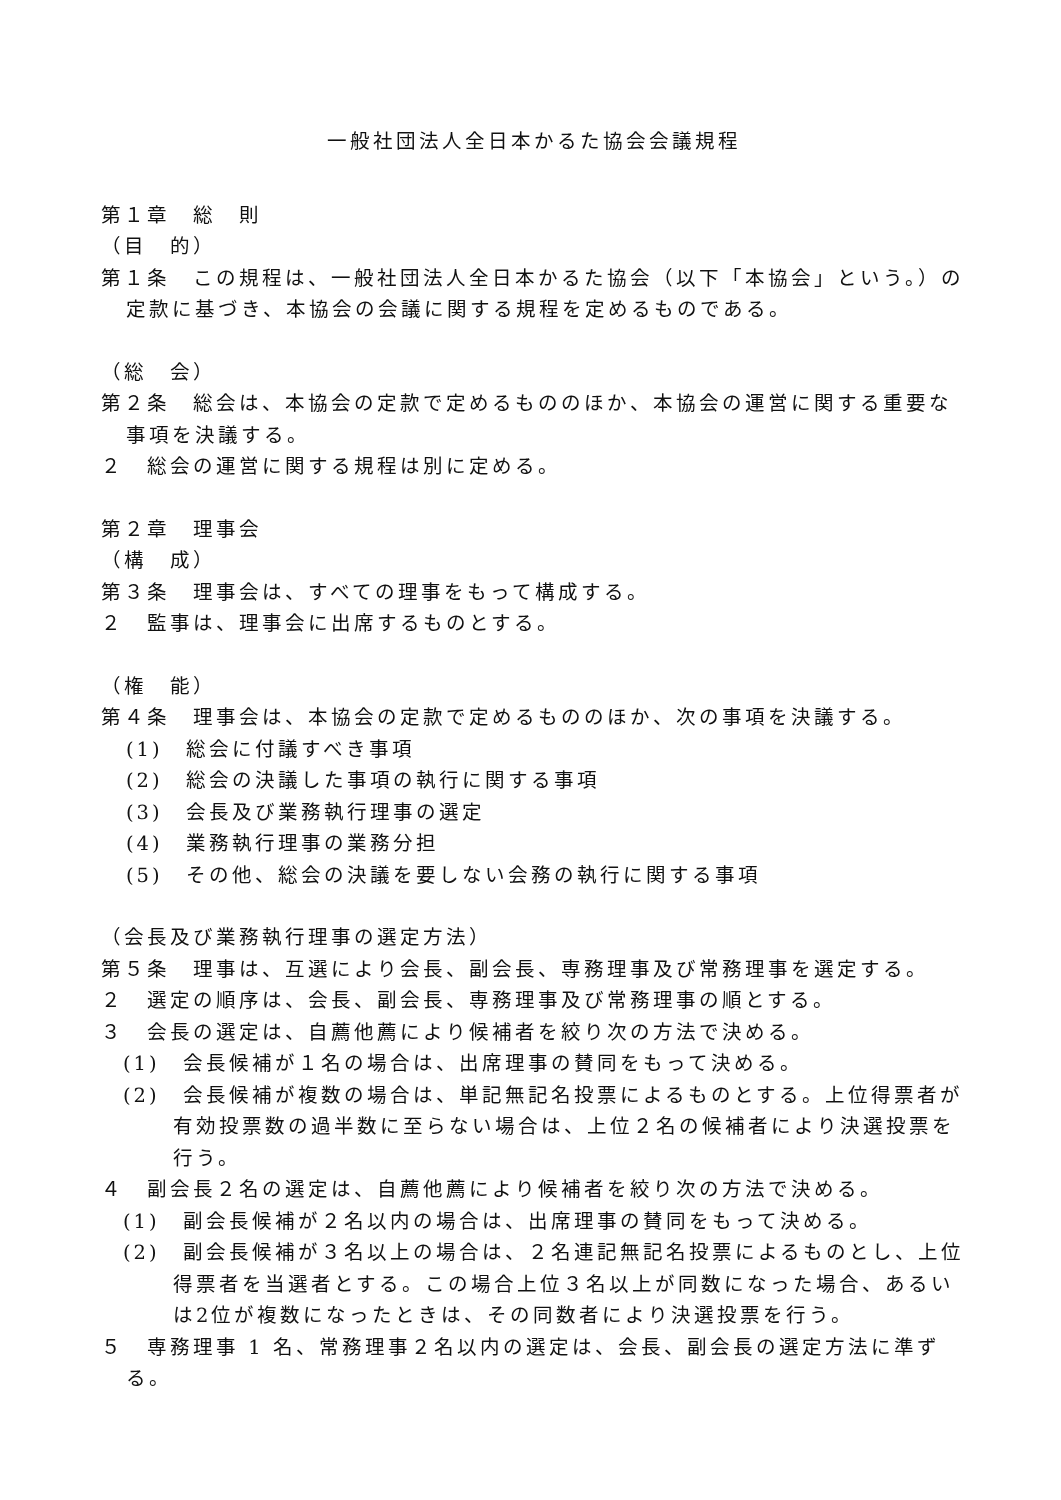一般社団法人全日本かるた協会会議規程
第１章　総　則
（目　的）
第１条　この規程は、一般社団法人全日本かるた協会（以下「本協会」という。）の定款に基づき、本協会の会議に関する規程を定めるものである。
（総　会）
第２条　総会は、本協会の定款で定めるもののほか、本協会の運営に関する重要な事項を決議する。
２　総会の運営に関する規程は別に定める。
第２章　理事会
（構　成）
第３条　理事会は、すべての理事をもって構成する。
２　監事は、理事会に出席するものとする。
（権　能）
第４条　理事会は、本協会の定款で定めるもののほか、次の事項を決議する。
(1)　総会に付議すべき事項
(2)　総会の決議した事項の執行に関する事項
(3)　会長及び業務執行理事の選定
(4)　業務執行理事の業務分担
(5)　その他、総会の決議を要しない会務の執行に関する事項
（会長及び業務執行理事の選定方法）
第５条　理事は、互選により会長、副会長、専務理事及び常務理事を選定する。
２　選定の順序は、会長、副会長、専務理事及び常務理事の順とする。
３　会長の選定は、自薦他薦により候補者を絞り次の方法で決める。
(1)　会長候補が１名の場合は、出席理事の賛同をもって決める。
(2)　会長候補が複数の場合は、単記無記名投票によるものとする。上位得票者が有効投票数の過半数に至らない場合は、上位２名の候補者により決選投票を行う。
４　副会長２名の選定は、自薦他薦により候補者を絞り次の方法で決める。
(1)　副会長候補が２名以内の場合は、出席理事の賛同をもって決める。
(2)　副会長候補が３名以上の場合は、２名連記無記名投票によるものとし、上位得票者を当選者とする。この場合上位３名以上が同数になった場合、あるいは2位が複数になったときは、その同数者により決選投票を行う。
５　専務理事 1 名、常務理事２名以内の選定は、会長、副会長の選定方法に準ずる。